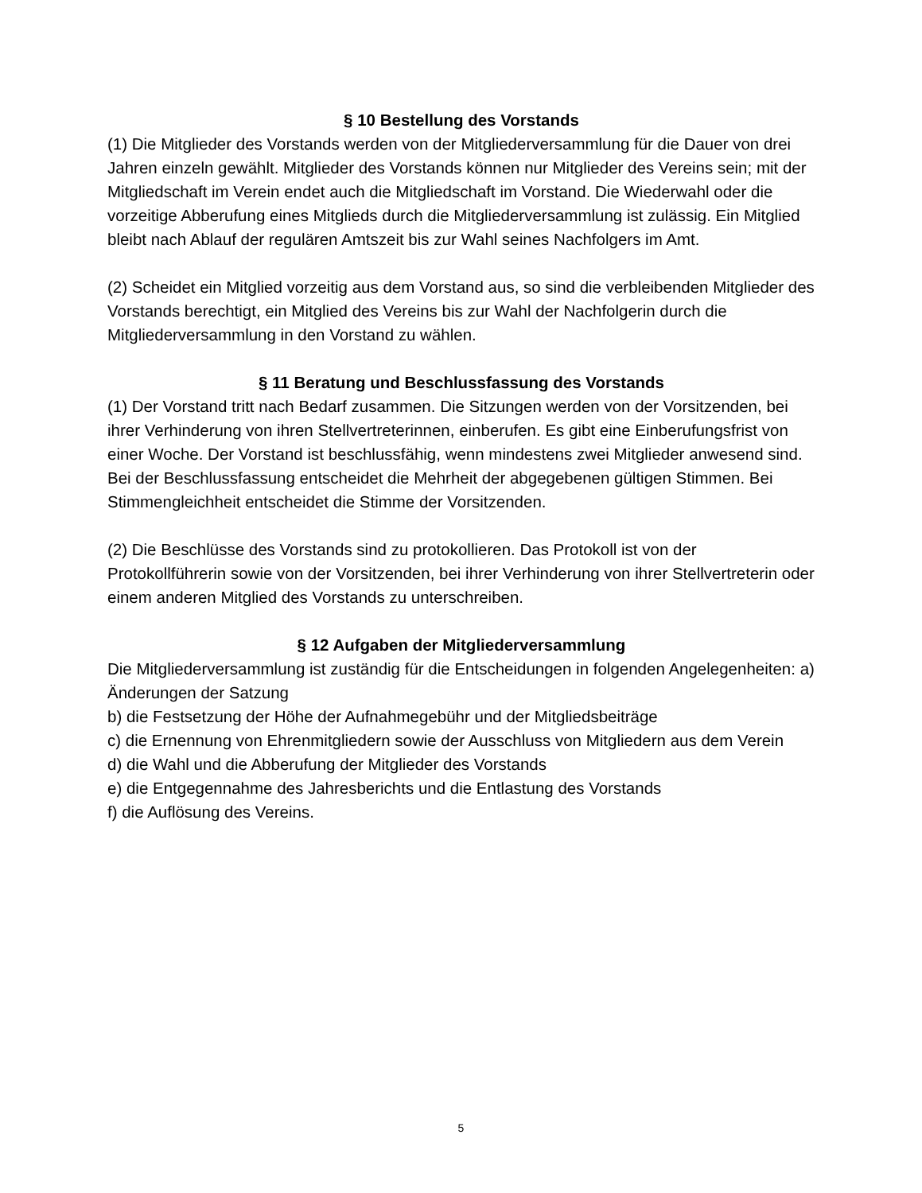§ 10 Bestellung des Vorstands
(1) Die Mitglieder des Vorstands werden von der Mitgliederversammlung für die Dauer von drei Jahren einzeln gewählt. Mitglieder des Vorstands können nur Mitglieder des Vereins sein; mit der Mitgliedschaft im Verein endet auch die Mitgliedschaft im Vorstand. Die Wiederwahl oder die vorzeitige Abberufung eines Mitglieds durch die Mitgliederversammlung ist zulässig. Ein Mitglied bleibt nach Ablauf der regulären Amtszeit bis zur Wahl seines Nachfolgers im Amt.
(2) Scheidet ein Mitglied vorzeitig aus dem Vorstand aus, so sind die verbleibenden Mitglieder des Vorstands berechtigt, ein Mitglied des Vereins bis zur Wahl der Nachfolgerin durch die Mitgliederversammlung in den Vorstand zu wählen.
§ 11 Beratung und Beschlussfassung des Vorstands
(1) Der Vorstand tritt nach Bedarf zusammen. Die Sitzungen werden von der Vorsitzenden, bei ihrer Verhinderung von ihren Stellvertreterinnen, einberufen. Es gibt eine Einberufungsfrist von einer Woche. Der Vorstand ist beschlussfähig, wenn mindestens zwei Mitglieder anwesend sind. Bei der Beschlussfassung entscheidet die Mehrheit der abgegebenen gültigen Stimmen. Bei Stimmengleichheit entscheidet die Stimme der Vorsitzenden.
(2) Die Beschlüsse des Vorstands sind zu protokollieren. Das Protokoll ist von der Protokollführerin sowie von der Vorsitzenden, bei ihrer Verhinderung von ihrer Stellvertreterin oder einem anderen Mitglied des Vorstands zu unterschreiben.
§ 12 Aufgaben der Mitgliederversammlung
Die Mitgliederversammlung ist zuständig für die Entscheidungen in folgenden Angelegenheiten: a) Änderungen der Satzung
b) die Festsetzung der Höhe der Aufnahmegebühr und der Mitgliedsbeiträge
c) die Ernennung von Ehrenmitgliedern sowie der Ausschluss von Mitgliedern aus dem Verein
d) die Wahl und die Abberufung der Mitglieder des Vorstands
e) die Entgegennahme des Jahresberichts und die Entlastung des Vorstands
f) die Auflösung des Vereins.
5